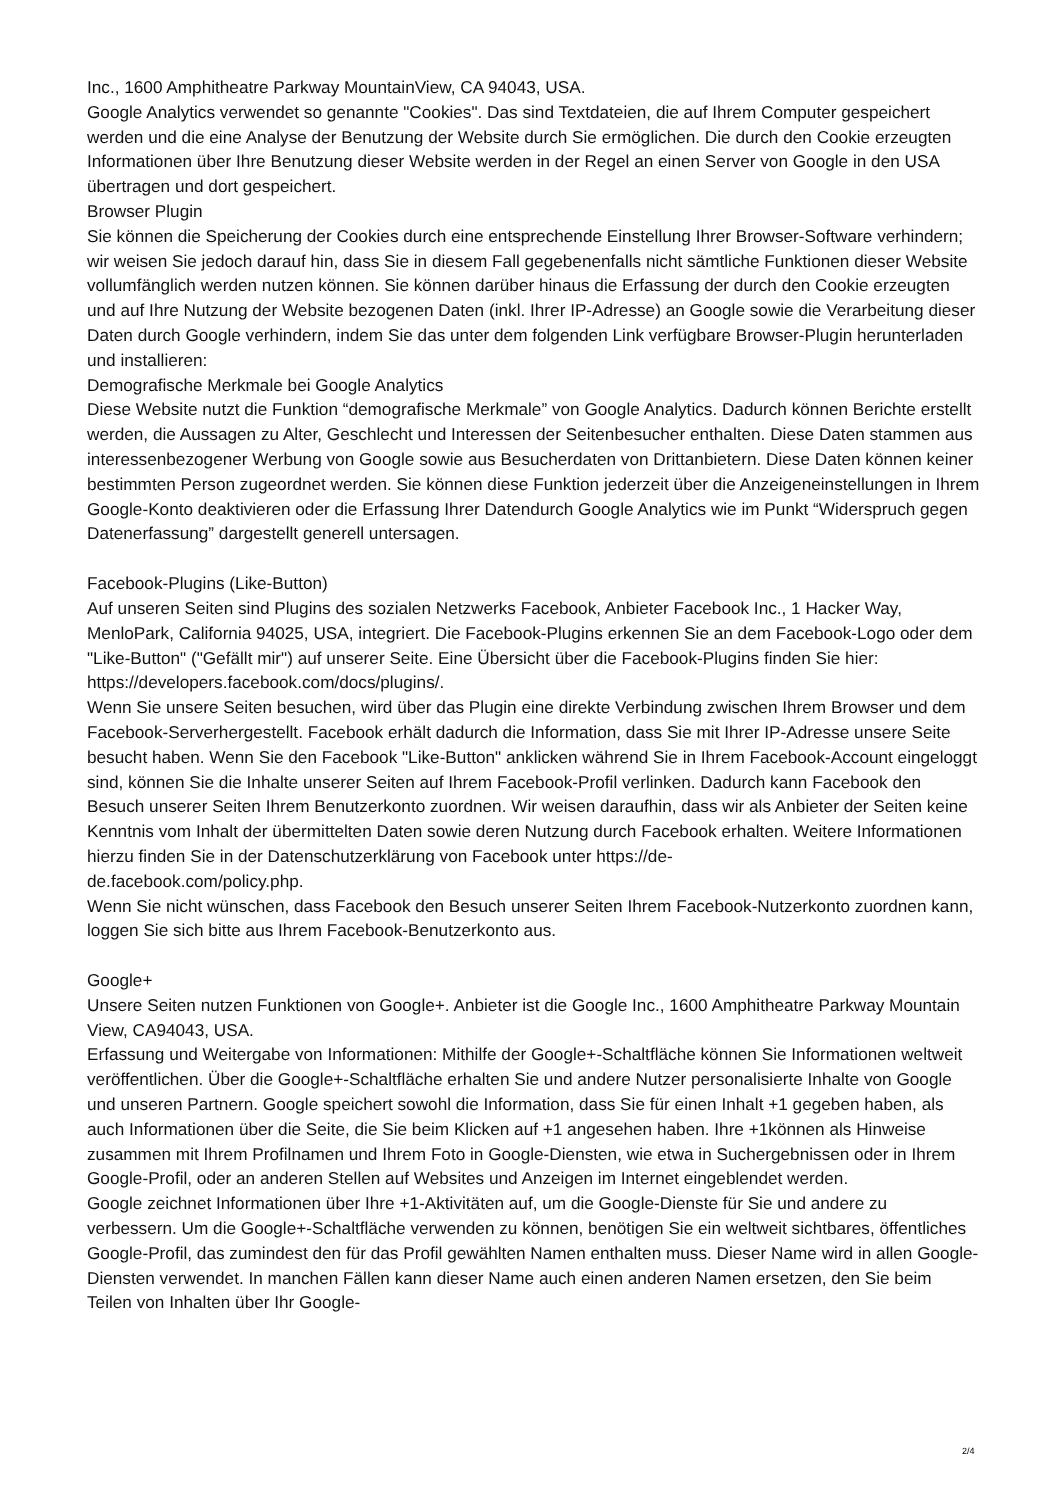Inc., 1600 Amphitheatre Parkway MountainView, CA 94043, USA.
Google Analytics verwendet so genannte "Cookies". Das sind Textdateien, die auf Ihrem Computer gespeichert werden und die eine Analyse der Benutzung der Website durch Sie ermöglichen. Die durch den Cookie erzeugten Informationen über Ihre Benutzung dieser Website werden in der Regel an einen Server von Google in den USA übertragen und dort gespeichert.
Browser Plugin
Sie können die Speicherung der Cookies durch eine entsprechende Einstellung Ihrer Browser-Software verhindern; wir weisen Sie jedoch darauf hin, dass Sie in diesem Fall gegebenenfalls nicht sämtliche Funktionen dieser Website vollumfänglich werden nutzen können. Sie können darüber hinaus die Erfassung der durch den Cookie erzeugten und auf Ihre Nutzung der Website bezogenen Daten (inkl. Ihrer IP-Adresse) an Google sowie die Verarbeitung dieser Daten durch Google verhindern, indem Sie das unter dem folgenden Link verfügbare Browser-Plugin herunterladen und installieren:
Demografische Merkmale bei Google Analytics
Diese Website nutzt die Funktion “demografische Merkmale” von Google Analytics. Dadurch können Berichte erstellt werden, die Aussagen zu Alter, Geschlecht und Interessen der Seitenbesucher enthalten. Diese Daten stammen aus interessenbezogener Werbung von Google sowie aus Besucherdaten von Drittanbietern. Diese Daten können keiner bestimmten Person zugeordnet werden. Sie können diese Funktion jederzeit über die Anzeigeneinstellungen in Ihrem Google-Konto deaktivieren oder die Erfassung Ihrer Datendurch Google Analytics wie im Punkt “Widerspruch gegen Datenerfassung” dargestellt generell untersagen.
Facebook-Plugins (Like-Button)
Auf unseren Seiten sind Plugins des sozialen Netzwerks Facebook, Anbieter Facebook Inc., 1 Hacker Way, MenloPark, California 94025, USA, integriert. Die Facebook-Plugins erkennen Sie an dem Facebook-Logo oder dem "Like-Button" ("Gefällt mir") auf unserer Seite. Eine Übersicht über die Facebook-Plugins finden Sie hier: https://developers.facebook.com/docs/plugins/.
Wenn Sie unsere Seiten besuchen, wird über das Plugin eine direkte Verbindung zwischen Ihrem Browser und dem Facebook-Serverhergestellt. Facebook erhält dadurch die Information, dass Sie mit Ihrer IP-Adresse unsere Seite besucht haben. Wenn Sie den Facebook "Like-Button" anklicken während Sie in Ihrem Facebook-Account eingeloggt sind, können Sie die Inhalte unserer Seiten auf Ihrem Facebook-Profil verlinken. Dadurch kann Facebook den Besuch unserer Seiten Ihrem Benutzerkonto zuordnen. Wir weisen daraufhin, dass wir als Anbieter der Seiten keine Kenntnis vom Inhalt der übermittelten Daten sowie deren Nutzung durch Facebook erhalten. Weitere Informationen hierzu finden Sie in der Datenschutzerklärung von Facebook unter https://de-
de.facebook.com/policy.php.
Wenn Sie nicht wünschen, dass Facebook den Besuch unserer Seiten Ihrem Facebook-Nutzerkonto zuordnen kann, loggen Sie sich bitte aus Ihrem Facebook-Benutzerkonto aus.
Google+
Unsere Seiten nutzen Funktionen von Google+. Anbieter ist die Google Inc., 1600 Amphitheatre Parkway Mountain View, CA94043, USA.
Erfassung und Weitergabe von Informationen: Mithilfe der Google+-Schaltfläche können Sie Informationen weltweit veröffentlichen. Über die Google+-Schaltfläche erhalten Sie und andere Nutzer personalisierte Inhalte von Google und unseren Partnern. Google speichert sowohl die Information, dass Sie für einen Inhalt +1 gegeben haben, als auch Informationen über die Seite, die Sie beim Klicken auf +1 angesehen haben. Ihre +1können als Hinweise zusammen mit Ihrem Profilnamen und Ihrem Foto in Google-Diensten, wie etwa in Suchergebnissen oder in Ihrem Google-Profil, oder an anderen Stellen auf Websites und Anzeigen im Internet eingeblendet werden.
Google zeichnet Informationen über Ihre +1-Aktivitäten auf, um die Google-Dienste für Sie und andere zu verbessern. Um die Google+-Schaltfläche verwenden zu können, benötigen Sie ein weltweit sichtbares, öffentliches Google-Profil, das zumindest den für das Profil gewählten Namen enthalten muss. Dieser Name wird in allen Google-Diensten verwendet. In manchen Fällen kann dieser Name auch einen anderen Namen ersetzen, den Sie beim Teilen von Inhalten über Ihr Google-
2/4